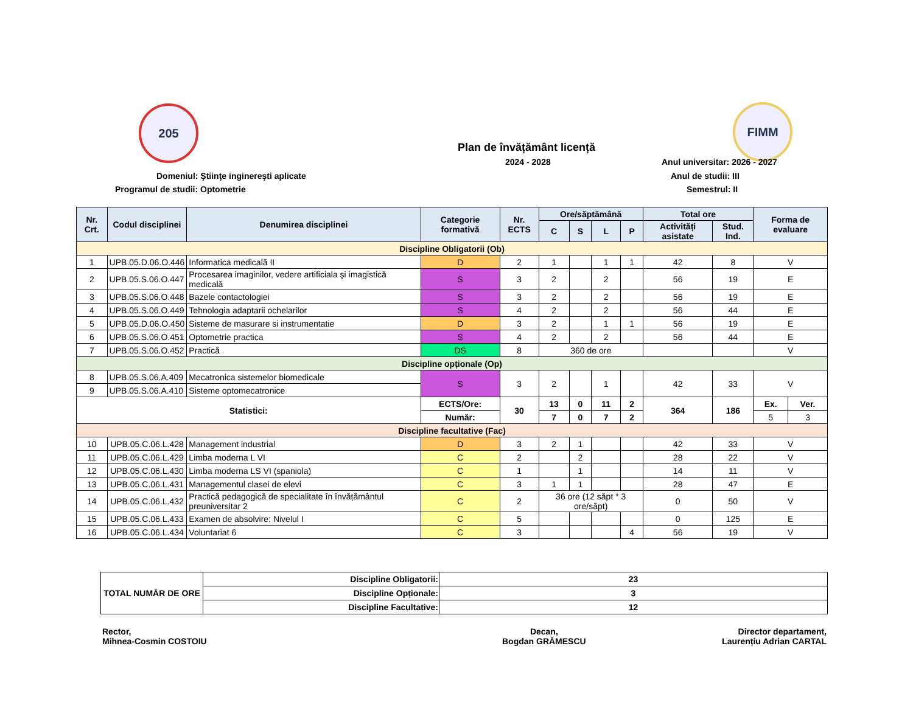205 FIMM
Plan de învățământ licență
2024 - 2028 Anul universitar: 2026 - 2027
Anul de studii: III
Semestrul: II
Domeniul: Ştiinţe inginereşti aplicate
Programul de studii: Optometrie
| Nr. Crt. | Codul disciplinei | Denumirea disciplinei | Categorie formativă | Nr. ECTS | Ore/săptămână | | | | Total ore | | Forma de evaluare | |
| --- | --- | --- | --- | --- | --- | --- | --- | --- | --- | --- | --- | --- |
| | | | | | C | S | L | P | Activități asistate | Stud. Ind. | | |
| Discipline Obligatorii (Ob) | | | | | | | | | | | | |
| 1 | UPB.05.D.06.O.446 | Informatica medicală II | D | 2 | 1 | | 1 | 1 | 42 | 8 | V | |
| 2 | UPB.05.S.06.O.447 | Procesarea imaginilor, vedere artificiala şi imagistică medicală | S | 3 | 2 | | 2 | | 56 | 19 | E | |
| 3 | UPB.05.S.06.O.448 | Bazele contactologiei | S | 3 | 2 | | 2 | | 56 | 19 | E | |
| 4 | UPB.05.S.06.O.449 | Tehnologia adaptarii ochelarilor | S | 4 | 2 | | 2 | | 56 | 44 | E | |
| 5 | UPB.05.D.06.O.450 | Sisteme de masurare si instrumentatie | D | 3 | 2 | | 1 | 1 | 56 | 19 | E | |
| 6 | UPB.05.S.06.O.451 | Optometrie practica | S | 4 | 2 | | 2 | | 56 | 44 | E | |
| 7 | UPB.05.S.06.O.452 | Practică | DS | 8 | 360 de ore | | | | | | V | |
| Discipline opționale (Op) | | | | | | | | | | | | |
| 8 | UPB.05.S.06.A.409 | Mecatronica sistemelor biomedicale | S | 3 | 2 | | 1 | | 42 | 33 | V | |
| 9 | UPB.05.S.06.A.410 | Sisteme optomecatronice | | | | | | | | | | |
| Statistici: | | | ECTS/Ore: | 30 | 13 | 0 | 11 | 2 | 364 | 186 | Ex. | Ver. |
| | | | Număr: | | 7 | 0 | 7 | 2 | | | 5 | 3 |
| Discipline facultative (Fac) | | | | | | | | | | | | |
| 10 | UPB.05.C.06.L.428 | Management industrial | D | 3 | 2 | 1 | | | 42 | 33 | V | |
| 11 | UPB.05.C.06.L.429 | Limba moderna L VI | C | 2 | | 2 | | | 28 | 22 | V | |
| 12 | UPB.05.C.06.L.430 | Limba moderna LS VI (spaniola) | C | 1 | | 1 | | | 14 | 11 | V | |
| 13 | UPB.05.C.06.L.431 | Managementul clasei de elevi | C | 3 | 1 | 1 | | | 28 | 47 | E | |
| 14 | UPB.05.C.06.L.432 | Practică pedagogică de specialitate în învățământul preuniversitar 2 | C | 2 | 36 ore (12 săpt * 3 ore/săpt) | | | | 0 | 50 | V | |
| 15 | UPB.05.C.06.L.433 | Examen de absolvire: Nivelul I | C | 5 | | | | | 0 | 125 | E | |
| 16 | UPB.05.C.06.L.434 | Voluntariat 6 | C | 3 | | | | 4 | 56 | 19 | V | |
| TOTAL NUMĂR DE ORE | Discipline Obligatorii: | 23 |
| | Discipline Opționale: | 3 |
| | Discipline Facultative: | 12 |
Rector,
Mihnea-Cosmin COSTOIU
Decan,
Bogdan GRĂMESCU
Director departament,
Laurențiu Adrian CARTAL